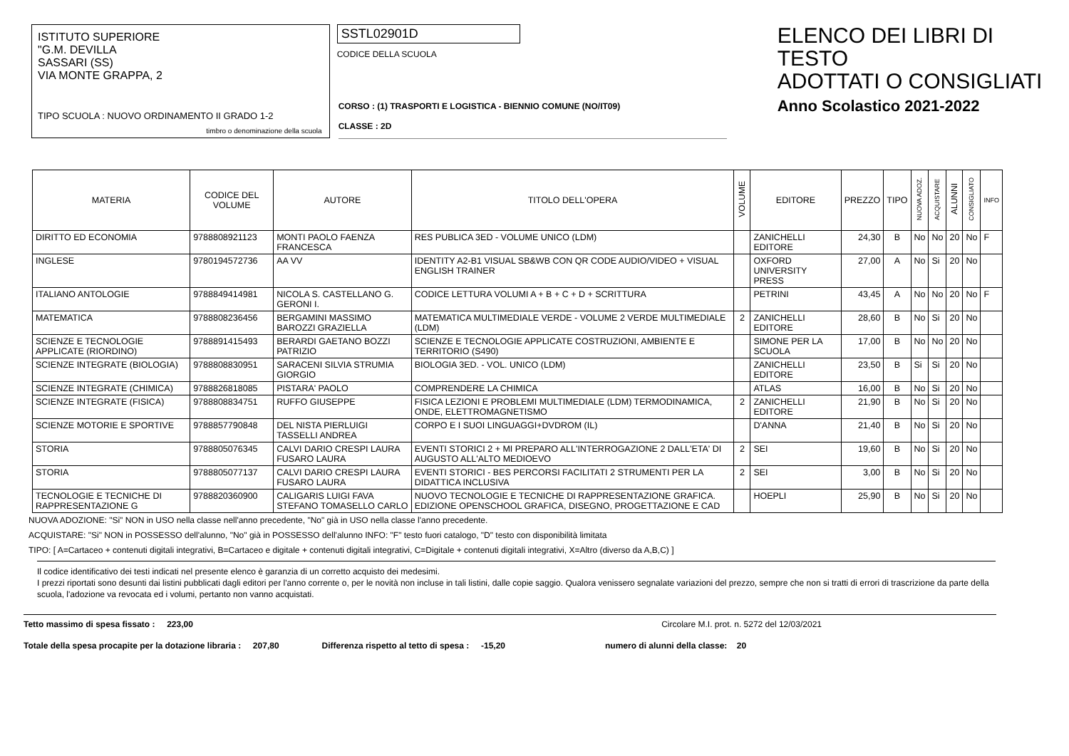ISTITUTO SUPERIORE
"G.M. DEVILLA
SASSARI (SS)
VIA MONTE GRAPPA, 2
TIPO SCUOLA : NUOVO ORDINAMENTO II GRADO 1-2
timbro o denominazione della scuola
SSTL02901D
CODICE DELLA SCUOLA
CORSO : (1) TRASPORTI E LOGISTICA - BIENNIO COMUNE (NO/IT09)
CLASSE : 2D
ELENCO DEI LIBRI DI TESTO
ADOTTATI O CONSIGLIATI
Anno Scolastico 2021-2022
| MATERIA | CODICE DEL VOLUME | AUTORE | TITOLO DELL'OPERA | VOLUME | EDITORE | PREZZO | TIPO | NUOVA ADOZ. | ACQUISTARE | ALUNNI | CONSIGLIATO | INFO |
| --- | --- | --- | --- | --- | --- | --- | --- | --- | --- | --- | --- | --- |
| DIRITTO ED ECONOMIA | 9788808921123 | MONTI PAOLO FAENZA FRANCESCA | RES PUBLICA 3ED - VOLUME UNICO (LDM) | | ZANICHELLI EDITORE | 24,30 | B | No | No | 20 | No | F |
| INGLESE | 9780194572736 | AA VV | IDENTITY A2-B1 VISUAL SB&WB CON QR CODE AUDIO/VIDEO + VISUAL ENGLISH TRAINER | | OXFORD UNIVERSITY PRESS | 27,00 | A | No | Si | 20 | No | |
| ITALIANO ANTOLOGIE | 9788849414981 | NICOLA S. CASTELLANO G. GERONI I. | CODICE LETTURA VOLUMI A + B + C + D + SCRITTURA | | PETRINI | 43,45 | A | No | No | 20 | No | F |
| MATEMATICA | 9788808236456 | BERGAMINI MASSIMO BAROZZI GRAZIELLA | MATEMATICA MULTIMEDIALE VERDE - VOLUME 2 VERDE MULTIMEDIALE (LDM) | 2 | ZANICHELLI EDITORE | 28,60 | B | No | Si | 20 | No | |
| SCIENZE E TECNOLOGIE APPLICATE (RIORDINO) | 9788891415493 | BERARDI GAETANO BOZZI PATRIZIO | SCIENZE E TECNOLOGIE APPLICATE COSTRUZIONI, AMBIENTE E TERRITORIO (S490) | | SIMONE PER LA SCUOLA | 17,00 | B | No | No | 20 | No | |
| SCIENZE INTEGRATE (BIOLOGIA) | 9788808830951 | SARACENI SILVIA STRUMIA GIORGIO | BIOLOGIA 3ED. - VOL. UNICO (LDM) | | ZANICHELLI EDITORE | 23,50 | B | Si | Si | 20 | No | |
| SCIENZE INTEGRATE (CHIMICA) | 9788826818085 | PISTARA' PAOLO | COMPRENDERE LA CHIMICA | | ATLAS | 16,00 | B | No | Si | 20 | No | |
| SCIENZE INTEGRATE (FISICA) | 9788808834751 | RUFFO GIUSEPPE | FISICA LEZIONI E PROBLEMI MULTIMEDIALE (LDM) TERMODINAMICA, ONDE, ELETTROMAGNETISMO | 2 | ZANICHELLI EDITORE | 21,90 | B | No | Si | 20 | No | |
| SCIENZE MOTORIE E SPORTIVE | 9788857790848 | DEL NISTA PIERLUIGI TASSELLI ANDREA | CORPO E I SUOI LINGUAGGI+DVDROM (IL) | | D'ANNA | 21,40 | B | No | Si | 20 | No | |
| STORIA | 9788805076345 | CALVI DARIO CRESPI LAURA FUSARO LAURA | EVENTI STORICI 2 + MI PREPARO ALL'INTERROGAZIONE 2 DALL'ETA' DI AUGUSTO ALL'ALTO MEDIOEVO | 2 | SEI | 19,60 | B | No | Si | 20 | No | |
| STORIA | 9788805077137 | CALVI DARIO CRESPI LAURA FUSARO LAURA | EVENTI STORICI - BES PERCORSI FACILITATI 2 STRUMENTI PER LA DIDATTICA INCLUSIVA | 2 | SEI | 3,00 | B | No | Si | 20 | No | |
| TECNOLOGIE E TECNICHE DI RAPPRESENTAZIONE G | 9788820360900 | CALIGARIS LUIGI FAVA STEFANO TOMASELLO CARLO | NUOVO TECNOLOGIE E TECNICHE DI RAPPRESENTAZIONE GRAFICA. EDIZIONE OPENSCHOOL GRAFICA, DISEGNO, PROGETTAZIONE E CAD | | HOEPLI | 25,90 | B | No | Si | 20 | No | |
NUOVA ADOZIONE: "Si" NON in USO nella classe nell'anno precedente, "No" già in USO nella classe l'anno precedente.
ACQUISTARE: "Si" NON in POSSESSO dell'alunno, "No" già in POSSESSO dell'alunno INFO: "F" testo fuori catalogo, "D" testo con disponibilità limitata
TIPO: [ A=Cartaceo + contenuti digitali integrativi, B=Cartaceo e digitale + contenuti digitali integrativi, C=Digitale + contenuti digitali integrativi, X=Altro (diverso da A,B,C) ]
Il codice identificativo dei testi indicati nel presente elenco è garanzia di un corretto acquisto dei medesimi.
I prezzi riportati sono desunti dai listini pubblicati dagli editori per l'anno corrente o, per le novità non incluse in tali listini, dalle copie saggio. Qualora venissero segnalate variazioni del prezzo, sempre che non si tratti di errori di trascrizione da parte della scuola, l'adozione va revocata ed i volumi, pertanto non vanno acquistati.
Tetto massimo di spesa fissato : 223,00 Circolare M.I. prot. n. 5272 del 12/03/2021
Totale della spesa procapite per la dotazione libraria : 207,80 Differenza rispetto al tetto di spesa : -15,20 numero di alunni della classe: 20